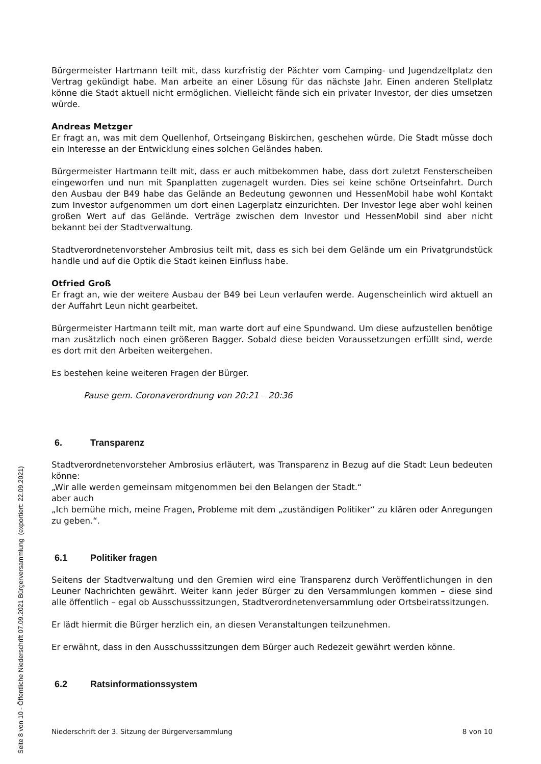Bürgermeister Hartmann teilt mit, dass kurzfristig der Pächter vom Camping- und Jugendzeltplatz den Vertrag gekündigt habe. Man arbeite an einer Lösung für das nächste Jahr. Einen anderen Stellplatz könne die Stadt aktuell nicht ermöglichen. Vielleicht fände sich ein privater Investor, der dies umsetzen würde.
Andreas Metzger
Er fragt an, was mit dem Quellenhof, Ortseingang Biskirchen, geschehen würde. Die Stadt müsse doch ein Interesse an der Entwicklung eines solchen Geländes haben.
Bürgermeister Hartmann teilt mit, dass er auch mitbekommen habe, dass dort zuletzt Fensterscheiben eingeworfen und nun mit Spanplatten zugenagelt wurden. Dies sei keine schöne Ortseinfahrt. Durch den Ausbau der B49 habe das Gelände an Bedeutung gewonnen und HessenMobil habe wohl Kontakt zum Investor aufgenommen um dort einen Lagerplatz einzurichten. Der Investor lege aber wohl keinen großen Wert auf das Gelände. Verträge zwischen dem Investor und HessenMobil sind aber nicht bekannt bei der Stadtverwaltung.
Stadtverordnetenvorsteher Ambrosius teilt mit, dass es sich bei dem Gelände um ein Privatgrundstück handle und auf die Optik die Stadt keinen Einfluss habe.
Otfried Groß
Er fragt an, wie der weitere Ausbau der B49 bei Leun verlaufen werde. Augenscheinlich wird aktuell an der Auffahrt Leun nicht gearbeitet.
Bürgermeister Hartmann teilt mit, man warte dort auf eine Spundwand. Um diese aufzustellen benötige man zusätzlich noch einen größeren Bagger. Sobald diese beiden Voraussetzungen erfüllt sind, werde es dort mit den Arbeiten weitergehen.
Es bestehen keine weiteren Fragen der Bürger.
Pause gem. Coronaverordnung von 20:21 – 20:36
6. Transparenz
Stadtverordnetenvorsteher Ambrosius erläutert, was Transparenz in Bezug auf die Stadt Leun bedeuten könne:
„Wir alle werden gemeinsam mitgenommen bei den Belangen der Stadt.“
aber auch
„Ich bemühe mich, meine Fragen, Probleme mit dem „zuständigen Politiker“ zu klären oder Anregungen zu geben.“.
6.1 Politiker fragen
Seitens der Stadtverwaltung und den Gremien wird eine Transparenz durch Veröffentlichungen in den Leuner Nachrichten gewährt. Weiter kann jeder Bürger zu den Versammlungen kommen – diese sind alle öffentlich – egal ob Ausschusssitzungen, Stadtverordnetenversammlung oder Ortsbeiratssitzungen.
Er lädt hiermit die Bürger herzlich ein, an diesen Veranstaltungen teilzunehmen.
Er erwähnt, dass in den Ausschusssitzungen dem Bürger auch Redezeit gewährt werden könne.
6.2 Ratsinformationssystem
Niederschrift der 3. Sitzung der Bürgerversammlung 8 von 10
Seite 8 von 10 - Öffentliche Niederschrift 07.09.2021 Bürgerversammlung (exportiert: 22.09.2021)